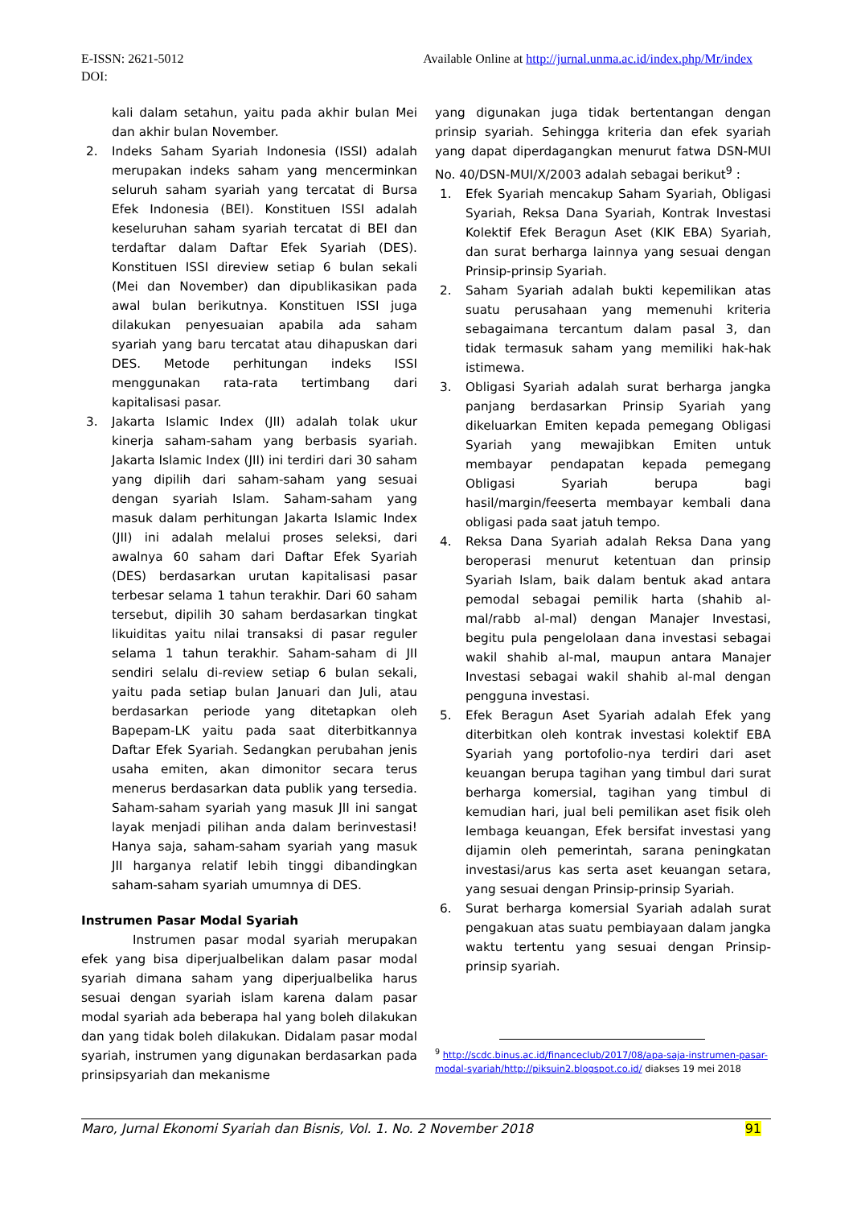Available Online at http://jurnal.unma.ac.id/index.php/Mr/index E-ISSN: 2621-5012
DOI:
kali dalam setahun, yaitu pada akhir bulan Mei dan akhir bulan November.
2. Indeks Saham Syariah Indonesia (ISSI) adalah merupakan indeks saham yang mencerminkan seluruh saham syariah yang tercatat di Bursa Efek Indonesia (BEI). Konstituen ISSI adalah keseluruhan saham syariah tercatat di BEI dan terdaftar dalam Daftar Efek Syariah (DES). Konstituen ISSI direview setiap 6 bulan sekali (Mei dan November) dan dipublikasikan pada awal bulan berikutnya. Konstituen ISSI juga dilakukan penyesuaian apabila ada saham syariah yang baru tercatat atau dihapuskan dari DES. Metode perhitungan indeks ISSI menggunakan rata-rata tertimbang dari kapitalisasi pasar.
3. Jakarta Islamic Index (JII) adalah tolak ukur kinerja saham-saham yang berbasis syariah. Jakarta Islamic Index (JII) ini terdiri dari 30 saham yang dipilih dari saham-saham yang sesuai dengan syariah Islam. Saham-saham yang masuk dalam perhitungan Jakarta Islamic Index (JII) ini adalah melalui proses seleksi, dari awalnya 60 saham dari Daftar Efek Syariah (DES) berdasarkan urutan kapitalisasi pasar terbesar selama 1 tahun terakhir. Dari 60 saham tersebut, dipilih 30 saham berdasarkan tingkat likuiditas yaitu nilai transaksi di pasar reguler selama 1 tahun terakhir. Saham-saham di JII sendiri selalu di-review setiap 6 bulan sekali, yaitu pada setiap bulan Januari dan Juli, atau berdasarkan periode yang ditetapkan oleh Bapepam-LK yaitu pada saat diterbitkannya Daftar Efek Syariah. Sedangkan perubahan jenis usaha emiten, akan dimonitor secara terus menerus berdasarkan data publik yang tersedia. Saham-saham syariah yang masuk JII ini sangat layak menjadi pilihan anda dalam berinvestasi! Hanya saja, saham-saham syariah yang masuk JII harganya relatif lebih tinggi dibandingkan saham-saham syariah umumnya di DES.
Instrumen Pasar Modal Syariah
Instrumen pasar modal syariah merupakan efek yang bisa diperjualbelikan dalam pasar modal syariah dimana saham yang diperjualbelika harus sesuai dengan syariah islam karena dalam pasar modal syariah ada beberapa hal yang boleh dilakukan dan yang tidak boleh dilakukan. Didalam pasar modal syariah, instrumen yang digunakan berdasarkan pada prinsipsyariah dan mekanisme
yang digunakan juga tidak bertentangan dengan prinsip syariah. Sehingga kriteria dan efek syariah yang dapat diperdagangkan menurut fatwa DSN-MUI No. 40/DSN-MUI/X/2003 adalah sebagai berikut<sup>9</sup> :
1. Efek Syariah mencakup Saham Syariah, Obligasi Syariah, Reksa Dana Syariah, Kontrak Investasi Kolektif Efek Beragun Aset (KIK EBA) Syariah, dan surat berharga lainnya yang sesuai dengan Prinsip-prinsip Syariah.
2. Saham Syariah adalah bukti kepemilikan atas suatu perusahaan yang memenuhi kriteria sebagaimana tercantum dalam pasal 3, dan tidak termasuk saham yang memiliki hak-hak istimewa.
3. Obligasi Syariah adalah surat berharga jangka panjang berdasarkan Prinsip Syariah yang dikeluarkan Emiten kepada pemegang Obligasi Syariah yang mewajibkan Emiten untuk membayar pendapatan kepada pemegang Obligasi Syariah berupa bagi hasil/margin/feeserta membayar kembali dana obligasi pada saat jatuh tempo.
4. Reksa Dana Syariah adalah Reksa Dana yang beroperasi menurut ketentuan dan prinsip Syariah Islam, baik dalam bentuk akad antara pemodal sebagai pemilik harta (shahib al-mal/rabb al-mal) dengan Manajer Investasi, begitu pula pengelolaan dana investasi sebagai wakil shahib al-mal, maupun antara Manajer Investasi sebagai wakil shahib al-mal dengan pengguna investasi.
5. Efek Beragun Aset Syariah adalah Efek yang diterbitkan oleh kontrak investasi kolektif EBA Syariah yang portofolio-nya terdiri dari aset keuangan berupa tagihan yang timbul dari surat berharga komersial, tagihan yang timbul di kemudian hari, jual beli pemilikan aset fisik oleh lembaga keuangan, Efek bersifat investasi yang dijamin oleh pemerintah, sarana peningkatan investasi/arus kas serta aset keuangan setara, yang sesuai dengan Prinsip-prinsip Syariah.
6. Surat berharga komersial Syariah adalah surat pengakuan atas suatu pembiayaan dalam jangka waktu tertentu yang sesuai dengan Prinsip-prinsip syariah.
<sup>9</sup> http://scdc.binus.ac.id/financeclub/2017/08/apa-saja-instrumen-pasar-modal-syariah/http://piksuin2.blogspot.co.id/ diakses 19 mei 2018
91 Maro, Jurnal Ekonomi Syariah dan Bisnis, Vol. 1. No. 2 November 2018